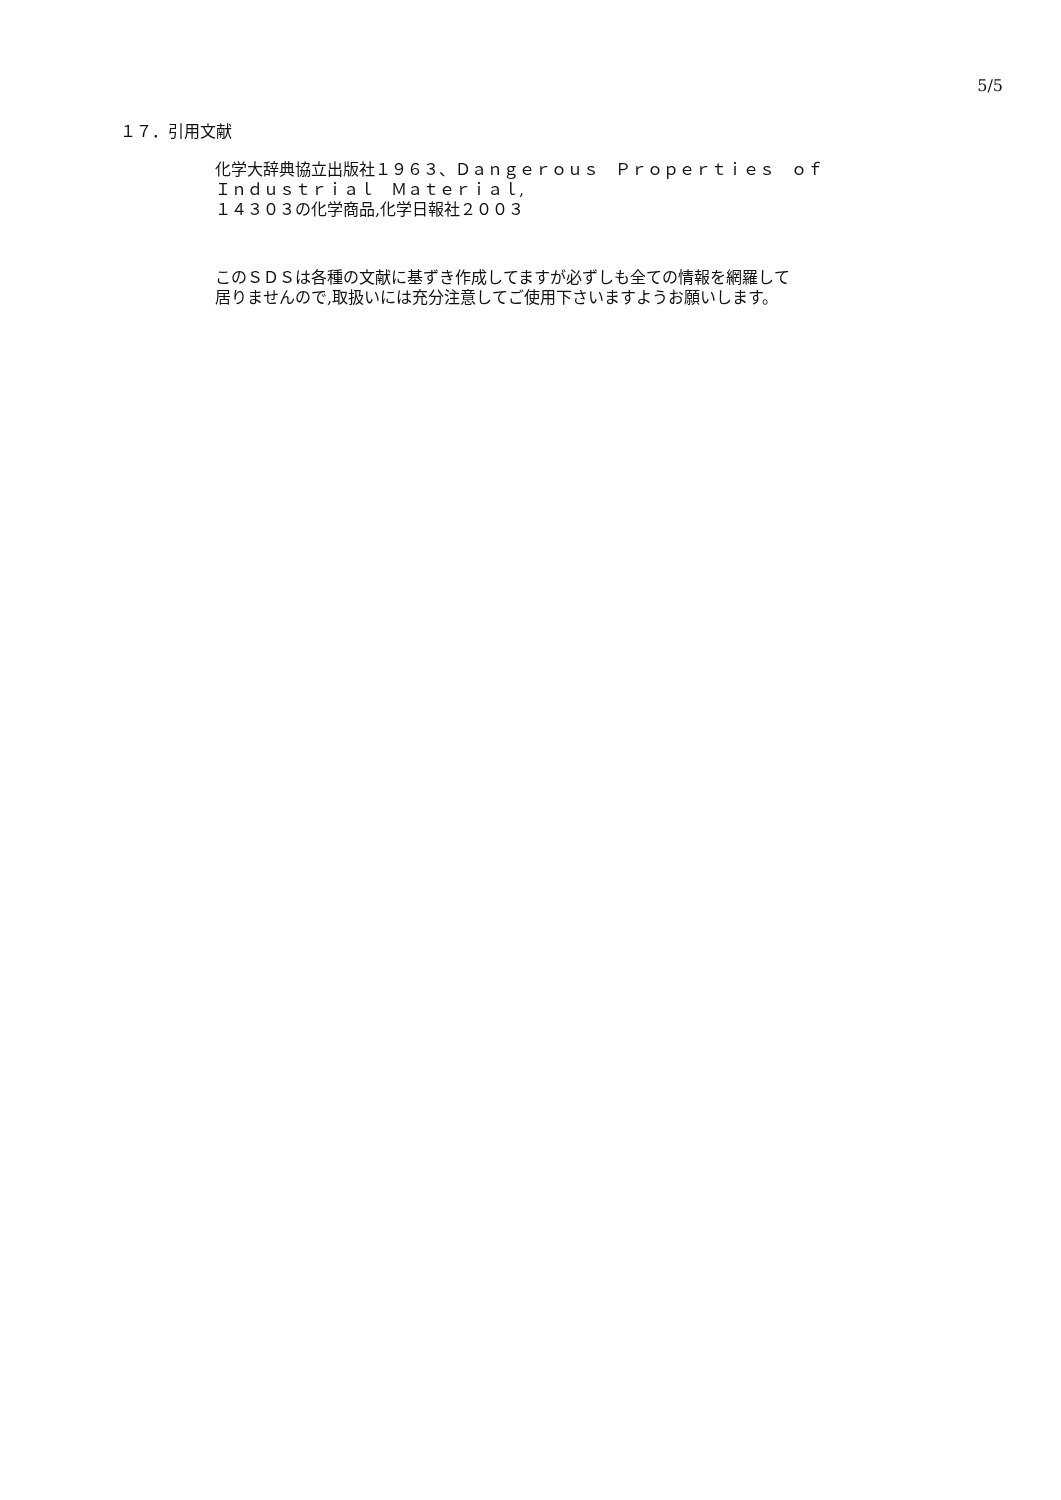5/5
１７．引用文献
化学大辞典協立出版社１９６３、Ｄａｎｇｅｒｏｕｓ　Ｐｒｏｐｅｒｔｉｅｓ　ｏｆ
Ｉｎｄｕｓｔｒｉａｌ　Ｍａｔｅｒｉａｌ,
１４３０３の化学商品,化学日報社２００３
このＳＤＳは各種の文献に基ずき作成してますが必ずしも全ての情報を網羅して
居りませんので,取扱いには充分注意してご使用下さいますようお願いします。